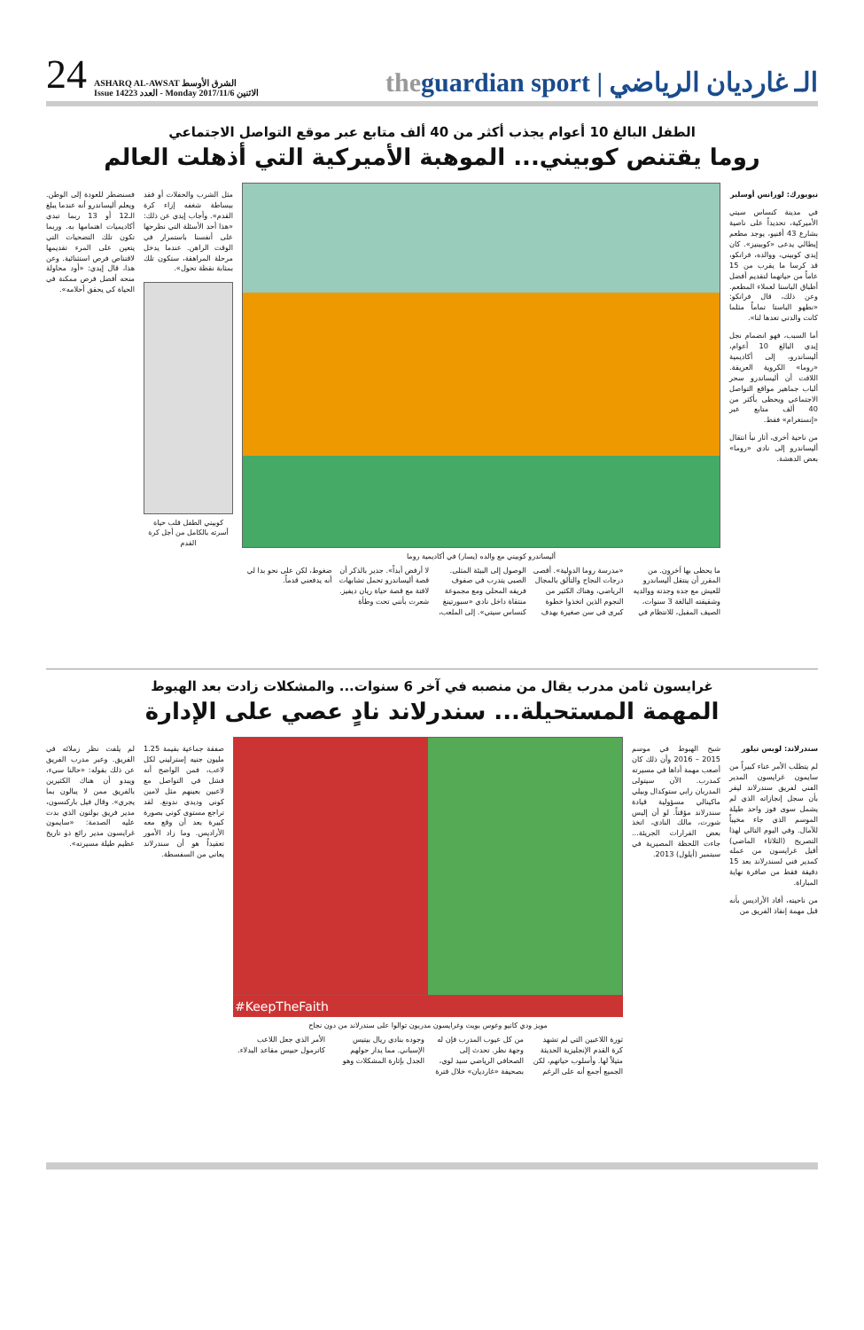24
ASHARQ AL-AWSAT الشرق الأوسط
Issue 14223 العدد - Monday 2017/11/6 الاثنين
theguardian sport | الـ غارديان الرياضي
الطفل البالغ 10 أعوام يجذب أكثر من 40 ألف متابع عبر موقع التواصل الاجتماعي
روما يقتنص كوبيني... الموهبة الأميركية التي أذهلت العالم
نيويورك: لورانس أوسلير
في مدينة كنساس سيتي الأميركية، تحديداً على ناصية بشارع 43 أفنيو، يوجد مطعم إيطالي يدعى «كوبينيز». كان إيدي كوبيني، ووالده، فرانكو، قد كرسا ما يقرب من 15 عاماً من حياتهما لتقديم أفضل أطباق الباستا لعملاء المطعم. وعن ذلك، قال فرانكو: «نطهو الباستا تماماً مثلما كانت والدتي تعدها لنا».
أما السبب، فهو انضمام نجل إيدي البالغ 10 أعوام، أليساندرو، إلى أكاديمية «روما» الكروية العريقة. اللافت أن أليساندرو سحر ألباب جماهير مواقع التواصل الاجتماعي ويحظى بأكثر من 40 ألف متابع عبر «إنستغرام» فقط.
من ناحية أخرى، أثار نبأ انتقال أليساندرو إلى نادي «روما» بعض الدهشة.
أليساندرو كوبيني مع والده (يسار) في أكاديمية روما
ما يحظى بها آخرون. من المقرر أن ينتقل أليساندرو للعيش مع جده وجدته ووالديه وشقيقته البالغة 3 سنوات، الصيف المقبل، للانتظام في «مدرسة روما الدولية». أقصى درجات النجاح والتألق بالمجال الرياضي، وهناك الكثير من النجوم الذين اتخذوا خطوة كبرى في سن صغيرة بهدف الوصول إلى البيئة المثلى. الصبي يتدرب في صفوف فريقه المحلي ومع مجموعة منتقاة داخل نادي «سبورتينغ كنساس سيتي». إلى الملعب، لا أرفض أبداً». جدير بالذكر أن قصة أليساندرو تحمل تشابهات لافتة مع قصة حياة ريان ديفيز. شعرت بأنني تحت وطأة ضغوط، لكن على نحو بدا لي أنه يدفعني قدماً.
مثل الشرب والحفلات أو فقد ببساطة شغفه إزاء كرة القدم». وأجاب إيدي عن ذلك: «هذا أحد الأسئلة التي نطرحها على أنفسنا باستمرار في الوقت الراهن. عندما يدخل مرحلة المراهقة، ستكون تلك بمثابة نقطة تحول».
كوبيني الطفل قلب حياة أسرته بالكامل من أجل كرة القدم
فسنضطر للعودة إلى الوطن. ويعلم أليساندرو أنه عندما يبلغ الـ12 أو 13 ربما تبدي أكاديميات اهتمامها به. وربما تكون تلك التضحيات التي يتعين على المرء تقديمها لاقتناص فرص استثنائية. وعن هذا، قال إيدي: «أود محاولة منحه أفضل فرص ممكنة في الحياة كي يحقق أحلامه».
غرايسون ثامن مدرب يقال من منصبه في آخر 6 سنوات... والمشكلات زادت بعد الهبوط
المهمة المستحيلة... سندرلاند نادٍ عصي على الإدارة
سندرلاند: لويس تيلور
لم يتطلب الأمر عناء كبيراً من سايمون غرايسون المدير الفني لفريق سندرلاند ليقر بأن سجل إنجازاته الذي لم يشمل سوى فوز واحد طيلة الموسم الذي جاء مخيباً للآمال. وفي اليوم التالي لهذا التصريح (الثلاثاء الماضي) أقيل غرايسون من عمله كمدير فني لسندرلاند بعد 15 دقيقة فقط من صافرة نهاية المباراة.
من ناحيته، أفاد الأراديس بأنه قبل مهمة إنقاذ الفريق من
شبح الهبوط في موسم 2015 – 2016 وأن ذلك كان أصعب مهمة أداها في مسيرته كمدرب. الآن سيتولى المدربان رابي ستوكدال وبيلي ماكينالي مسؤولية قيادة سندرلاند مؤقتاً. لو أن إليس شورت، مالك النادي، اتخذ بعض القرارات الجريئة... جاءت اللحظة المصيرية في سبتمبر (أيلول) 2013.
#KeepTheFaith
مويز ودي كانيو وغوس بويت وغرايسون مدربون توالوا على سندرلاند من دون نجاح
ثورة اللاعبين التي لم تشهد كرة القدم الإنجليزية الحديثة مثيلاً لها. وأسلوب حياتهم، لكن الجميع أجمع أنه على الرغم من كل عيوب المدرب فإن له وجهة نظر. تحدث إلى الصحافي الرياضي سيد لوي، بصحيفة «غارديان» خلال فترة وجوده بنادي ريال بيتيس الإسباني. مما يدار حولهم الجدل بإثارة المشكلات وهو الأمر الذي جعل اللاعب كاترمول حبيس مقاعد البدلاء.
صفقة جماعية بقيمة 1.25 مليون جنيه إسترليني لكل لاعب، فمن الواضح أنه فشل في التواصل مع لاعبين بعينهم مثل لامين كوني وديدي ندونغ. لقد تراجع مستوى كوني بصورة كبيرة بعد أن وقع معه الأراديس. وما زاد الأمور تعقيداً هو أن سندرلاند يعاني من السفسطة.
لم يلفت نظر زملائه في الفريق. وعبر مدرب الفريق عن ذلك بقوله: «حالنا سيء، ويبدو أن هناك الكثيرين بالفريق ممن لا يبالون بما يجري». وقال فيل باركنسون، مدير فريق بولتون الذي بدت عليه الصدمة: «سايمون غرايسون مدير رائع ذو تاريخ عظيم طيلة مسيرته».